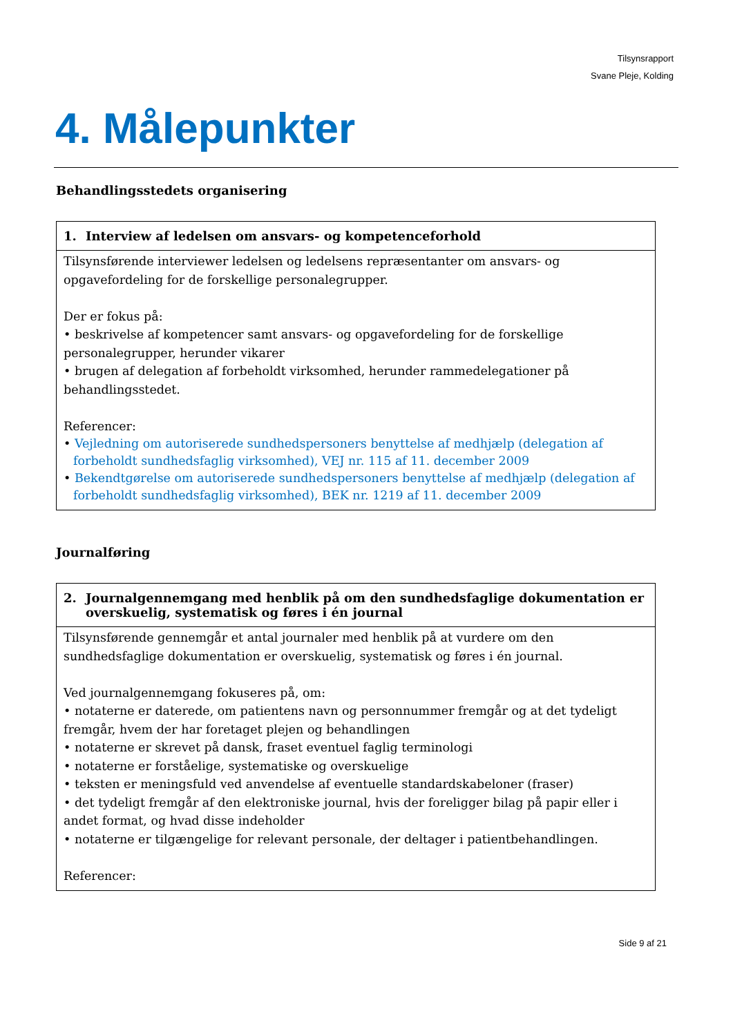Tilsynsrapport
Svane Pleje, Kolding
4. Målepunkter
Behandlingsstedets organisering
| 1. Interview af ledelsen om ansvars- og kompetenceforhold |
| --- |
| Tilsynsførende interviewer ledelsen og ledelsens repræsentanter om ansvars- og opgavefordeling for de forskellige personalegrupper. Der er fokus på: • beskrivelse af kompetencer samt ansvars- og opgavefordeling for de forskellige personalegrupper, herunder vikarer • brugen af delegation af forbeholdt virksomhed, herunder rammedelegationer på behandlingsstedet. Referencer: • Vejledning om autoriserede sundhedspersoners benyttelse af medhjælp (delegation af forbeholdt sundhedsfaglig virksomhed), VEJ nr. 115 af 11. december 2009 • Bekendtgørelse om autoriserede sundhedspersoners benyttelse af medhjælp (delegation af forbeholdt sundhedsfaglig virksomhed), BEK nr. 1219 af 11. december 2009 |
Journalføring
| 2. Journalgennemgang med henblik på om den sundhedsfaglige dokumentation er overskuelig, systematisk og føres i én journal |
| --- |
| Tilsynsførende gennemgår et antal journaler med henblik på at vurdere om den sundhedsfaglige dokumentation er overskuelig, systematisk og føres i én journal. Ved journalgennemgang fokuseres på, om: • notaterne er daterede, om patientens navn og personnummer fremgår og at det tydeligt fremgår, hvem der har foretaget plejen og behandlingen • notaterne er skrevet på dansk, fraset eventuel faglig terminologi • notaterne er forståelige, systematiske og overskuelige • teksten er meningsfuld ved anvendelse af eventuelle standardskabeloner (fraser) • det tydeligt fremgår af den elektroniske journal, hvis der foreligger bilag på papir eller i andet format, og hvad disse indeholder • notaterne er tilgængelige for relevant personale, der deltager i patientbehandlingen. Referencer: |
Side 9 af 21